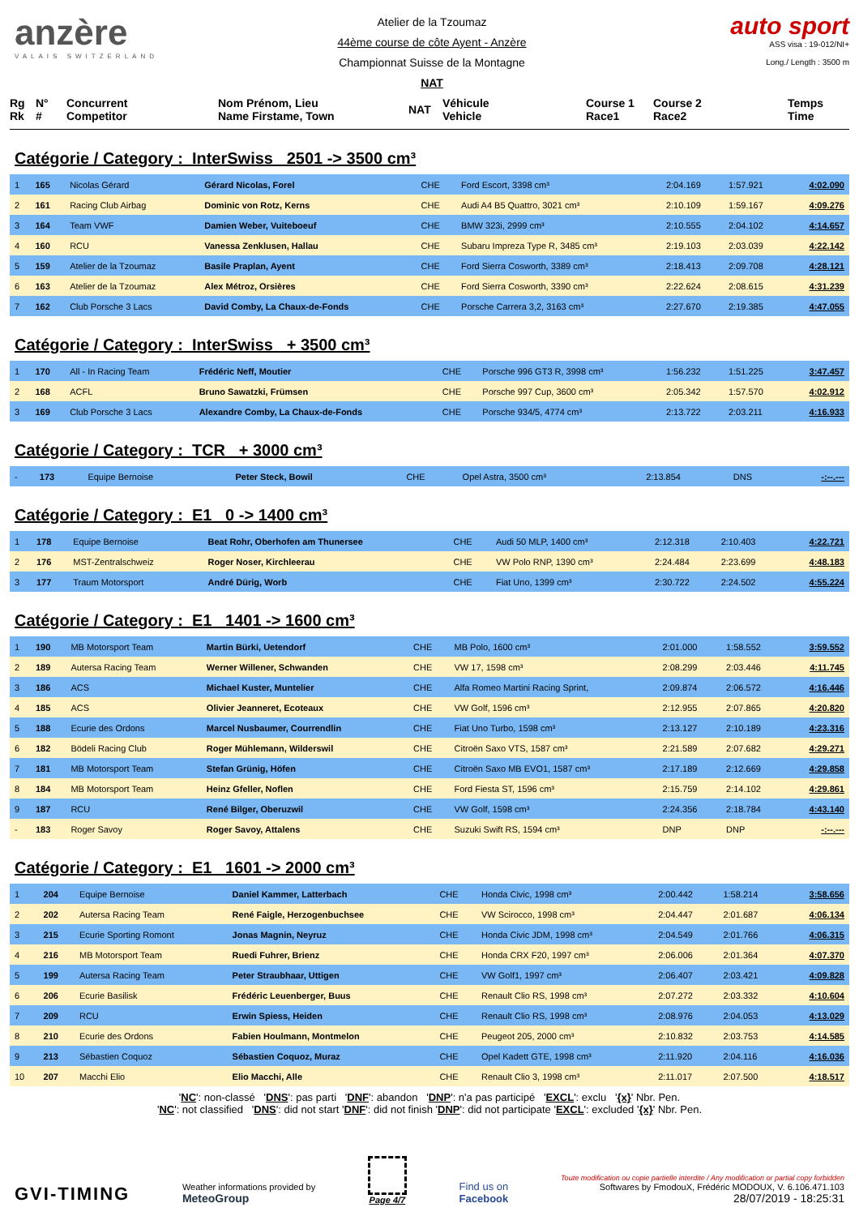anzère
VALAIS SWITZERLAND
Atelier de la Tzoumaz
44ème course de côte Ayent - Anzère
Championnat Suisse de la Montagne
NAT
auto sport
ASS visa : 19-012/NI+
Long./ Length : 3500 m
Rg
Rk
N°
#
Concurrent
Competitor
Nom Prénom, Lieu
Name Firstame, Town
NAT
Véhicule
Vehicle
Course 1
Race1
Course 2
Race2
Temps
Time
Catégorie / Category : InterSwiss 2501 -> 3500 cm³
| 1 | 165 | Nicolas Gérard | Gérard Nicolas, Forel | CHE | Ford Escort, 3398 cm³ | 2:04.169 | 1:57.921 | 4:02.090 |
| 2 | 161 | Racing Club Airbag | Dominic von Rotz, Kerns | CHE | Audi A4 B5 Quattro, 3021 cm³ | 2:10.109 | 1:59.167 | 4:09.276 |
| 3 | 164 | Team VWF | Damien Weber, Vuiteboeuf | CHE | BMW 323i, 2999 cm³ | 2:10.555 | 2:04.102 | 4:14.657 |
| 4 | 160 | RCU | Vanessa Zenklusen, Hallau | CHE | Subaru Impreza Type R, 3485 cm³ | 2:19.103 | 2:03.039 | 4:22.142 |
| 5 | 159 | Atelier de la Tzoumaz | Basile Praplan, Ayent | CHE | Ford Sierra Cosworth, 3389 cm³ | 2:18.413 | 2:09.708 | 4:28.121 |
| 6 | 163 | Atelier de la Tzoumaz | Alex Métroz, Orsières | CHE | Ford Sierra Cosworth, 3390 cm³ | 2:22.624 | 2:08.615 | 4:31.239 |
| 7 | 162 | Club Porsche 3 Lacs | David Comby, La Chaux-de-Fonds | CHE | Porsche Carrera 3,2, 3163 cm³ | 2:27.670 | 2:19.385 | 4:47.055 |
Catégorie / Category : InterSwiss + 3500 cm³
| 1 | 170 | All - In Racing Team | Frédéric Neff, Moutier | CHE | Porsche 996 GT3 R, 3998 cm³ | 1:56.232 | 1:51.225 | 3:47.457 |
| 2 | 168 | ACFL | Bruno Sawatzki, Frümsen | CHE | Porsche 997 Cup, 3600 cm³ | 2:05.342 | 1:57.570 | 4:02.912 |
| 3 | 169 | Club Porsche 3 Lacs | Alexandre Comby, La Chaux-de-Fonds | CHE | Porsche 934/5, 4774 cm³ | 2:13.722 | 2:03.211 | 4:16.933 |
Catégorie / Category : TCR + 3000 cm³
| - | 173 | Equipe Bernoise | Peter Steck, Bowil | CHE | Opel Astra, 3500 cm³ | 2:13.854 | DNS | -:--.--- |
Catégorie / Category : E1 0 -> 1400 cm³
| 1 | 178 | Equipe Bernoise | Beat Rohr, Oberhofen am Thunersee | CHE | Audi 50 MLP, 1400 cm³ | 2:12.318 | 2:10.403 | 4:22.721 |
| 2 | 176 | MST-Zentralschweiz | Roger Noser, Kirchleerau | CHE | VW Polo RNP, 1390 cm³ | 2:24.484 | 2:23.699 | 4:48.183 |
| 3 | 177 | Traum Motorsport | André Dürig, Worb | CHE | Fiat Uno, 1399 cm³ | 2:30.722 | 2:24.502 | 4:55.224 |
Catégorie / Category : E1 1401 -> 1600 cm³
| 1 | 190 | MB Motorsport Team | Martin Bürki, Uetendorf | CHE | MB Polo, 1600 cm³ | 2:01.000 | 1:58.552 | 3:59.552 |
| 2 | 189 | Autersa Racing Team | Werner Willener, Schwanden | CHE | VW 17, 1598 cm³ | 2:08.299 | 2:03.446 | 4:11.745 |
| 3 | 186 | ACS | Michael Kuster, Muntelier | CHE | Alfa Romeo Martini Racing Sprint, | 2:09.874 | 2:06.572 | 4:16.446 |
| 4 | 185 | ACS | Olivier Jeanneret, Ecoteaux | CHE | VW Golf, 1596 cm³ | 2:12.955 | 2:07.865 | 4:20.820 |
| 5 | 188 | Ecurie des Ordons | Marcel Nusbaumer, Courrendlin | CHE | Fiat Uno Turbo, 1598 cm³ | 2:13.127 | 2:10.189 | 4:23.316 |
| 6 | 182 | Bödeli Racing Club | Roger Mühlemann, Wilderswil | CHE | Citroën Saxo VTS, 1587 cm³ | 2:21.589 | 2:07.682 | 4:29.271 |
| 7 | 181 | MB Motorsport Team | Stefan Grünig, Höfen | CHE | Citroën Saxo MB EVO1, 1587 cm³ | 2:17.189 | 2:12.669 | 4:29.858 |
| 8 | 184 | MB Motorsport Team | Heinz Gfeller, Noflen | CHE | Ford Fiesta ST, 1596 cm³ | 2:15.759 | 2:14.102 | 4:29.861 |
| 9 | 187 | RCU | René Bilger, Oberuzwil | CHE | VW Golf, 1598 cm³ | 2:24.356 | 2:18.784 | 4:43.140 |
| - | 183 | Roger Savoy | Roger Savoy, Attalens | CHE | Suzuki Swift RS, 1594 cm³ | DNP | DNP | -:--.--- |
Catégorie / Category : E1 1601 -> 2000 cm³
| 1 | 204 | Equipe Bernoise | Daniel Kammer, Latterbach | CHE | Honda Civic, 1998 cm³ | 2:00.442 | 1:58.214 | 3:58.656 |
| 2 | 202 | Autersa Racing Team | René Faigle, Herzogenbuchsee | CHE | VW Scirocco, 1998 cm³ | 2:04.447 | 2:01.687 | 4:06.134 |
| 3 | 215 | Ecurie Sporting Romont | Jonas Magnin, Neyruz | CHE | Honda Civic JDM, 1998 cm³ | 2:04.549 | 2:01.766 | 4:06.315 |
| 4 | 216 | MB Motorsport Team | Ruedi Fuhrer, Brienz | CHE | Honda CRX F20, 1997 cm³ | 2:06.006 | 2:01.364 | 4:07.370 |
| 5 | 199 | Autersa Racing Team | Peter Straubhaar, Uttigen | CHE | VW Golf1, 1997 cm³ | 2:06.407 | 2:03.421 | 4:09.828 |
| 6 | 206 | Ecurie Basilisk | Frédéric Leuenberger, Buus | CHE | Renault Clio RS, 1998 cm³ | 2:07.272 | 2:03.332 | 4:10.604 |
| 7 | 209 | RCU | Erwin Spiess, Heiden | CHE | Renault Clio RS, 1998 cm³ | 2:08.976 | 2:04.053 | 4:13.029 |
| 8 | 210 | Ecurie des Ordons | Fabien Houlmann, Montmelon | CHE | Peugeot 205, 2000 cm³ | 2:10.832 | 2:03.753 | 4:14.585 |
| 9 | 213 | Sébastien Coquoz | Sébastien Coquoz, Muraz | CHE | Opel Kadett GTE, 1998 cm³ | 2:11.920 | 2:04.116 | 4:16.036 |
| 10 | 207 | Macchi Elio | Elio Macchi, Alle | CHE | Renault Clio 3, 1998 cm³ | 2:11.017 | 2:07.500 | 4:18.517 |
'NC': non-classé 'DNS': pas parti 'DNF': abandon 'DNP': n'a pas participé 'EXCL': exclu '{x}' Nbr. Pen.
'NC': not classified 'DNS': did not start 'DNF': did not finish 'DNP': did not participate 'EXCL': excluded '{x}' Nbr. Pen.
GVI-TIMING
Weather informations provided by
MeteoGroup
Page 4/7
Find us on
Facebook
Toute modification ou copie partielle interdite / Any modification or partial copy forbidden
Softwares by FmodouX, Frédéric MODOUX, V. 6.106.471.103
28/07/2019 - 18:25:31